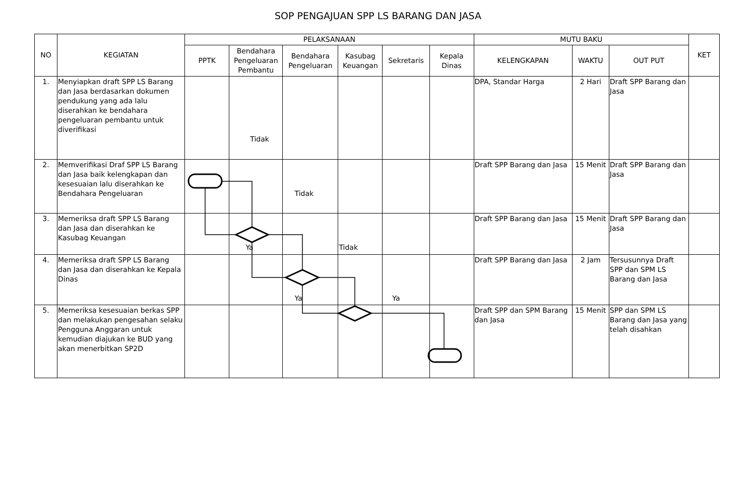SOP PENGAJUAN SPP LS BARANG DAN JASA
| NO | KEGIATAN | PELAKSANAAN | | | | | | MUTU BAKU | | | KET |
| --- | --- | --- | --- | --- | --- | --- | --- | --- | --- | --- | --- |
| | | PPTK | Bendahara Pengeluaran Pembantu | Bendahara Pengeluaran | Kasubag Keuangan | Sekretaris | Kepala Dinas | KELENGKAPAN | WAKTU | OUT PUT | |
| 1. | Menyiapkan draft SPP LS Barang dan Jasa berdasarkan dokumen pendukung yang ada lalu diserahkan ke bendahara pengeluaran pembantu untuk diverifikasi | | Tidak | | | | | DPA, Standar Harga | 2 Hari | Draft SPP Barang dan Jasa | |
| 2. | Memverifikasi Draf SPP LS Barang dan Jasa baik kelengkapan dan kesesuaian lalu diserahkan ke Bendahara Pengeluaran | | | Tidak | | | | Draft SPP Barang dan Jasa | 15 Menit | Draft SPP Barang dan Jasa | |
| 3. | Memeriksa draft SPP LS Barang dan Jasa dan diserahkan ke Kasubag Keuangan | | Ya | | Tidak | | | Draft SPP Barang dan Jasa | 15 Menit | Draft SPP Barang dan Jasa | |
| 4. | Memeriksa draft SPP LS Barang dan Jasa dan diserahkan ke Kepala Dinas | | | Ya | | Ya | | Draft SPP Barang dan Jasa | 2 Jam | Tersusunnya Draft SPP dan SPM LS Barang dan Jasa | |
| 5. | Memeriksa kesesuaian berkas SPP dan melakukan pengesahan selaku Pengguna Anggaran untuk kemudian diajukan ke BUD yang akan menerbitkan SP2D | | | | | | | Draft SPP dan SPM Barang dan Jasa | 15 Menit | SPP dan SPM LS Barang dan Jasa yang telah disahkan | |